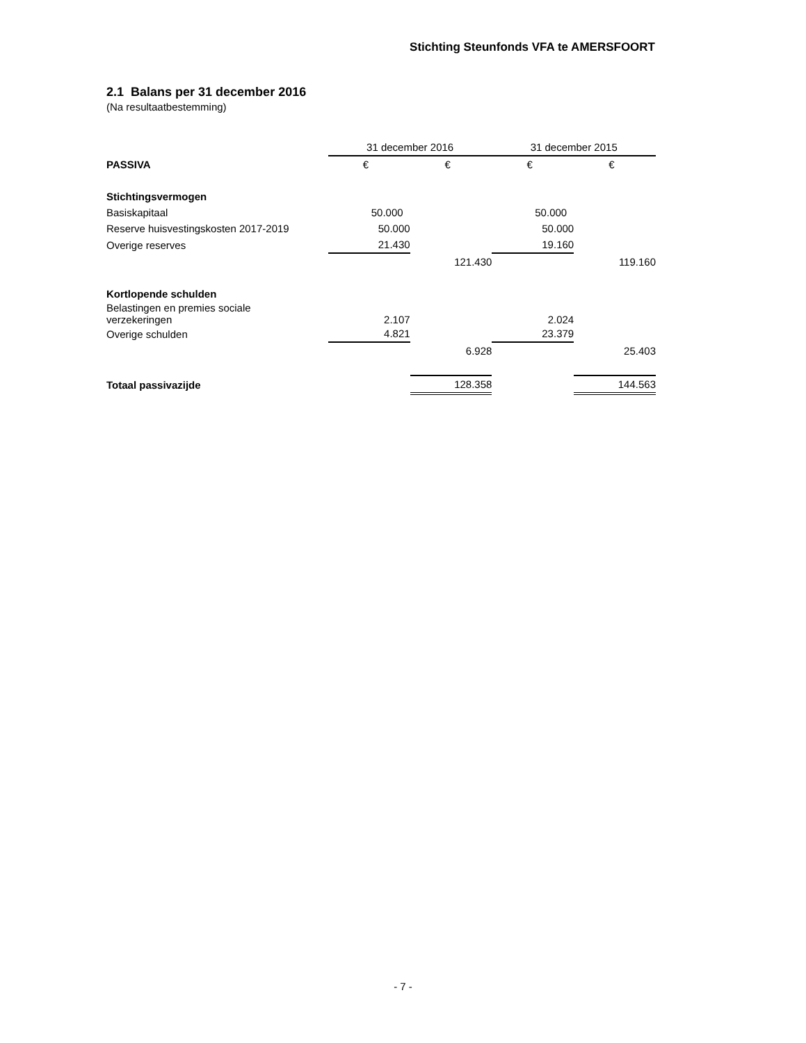Stichting Steunfonds VFA te AMERSFOORT
2.1 Balans per 31 december 2016
(Na resultaatbestemming)
| | 31 december 2016 | | 31 december 2015 | |
| PASSIVA | € | € | € | € |
| Stichtingsvermogen | | | | |
| Basiskapitaal | 50.000 | | 50.000 | |
| Reserve huisvestingskosten 2017-2019 | 50.000 | | 50.000 | |
| Overige reserves | 21.430 | | 19.160 | |
| | | 121.430 | | 119.160 |
| Kortlopende schulden | | | | |
| Belastingen en premies sociale verzekeringen | 2.107 | | 2.024 | |
| Overige schulden | 4.821 | | 23.379 | |
| | | 6.928 | | 25.403 |
| Totaal passivazijde | | 128.358 | | 144.563 |
- 7 -